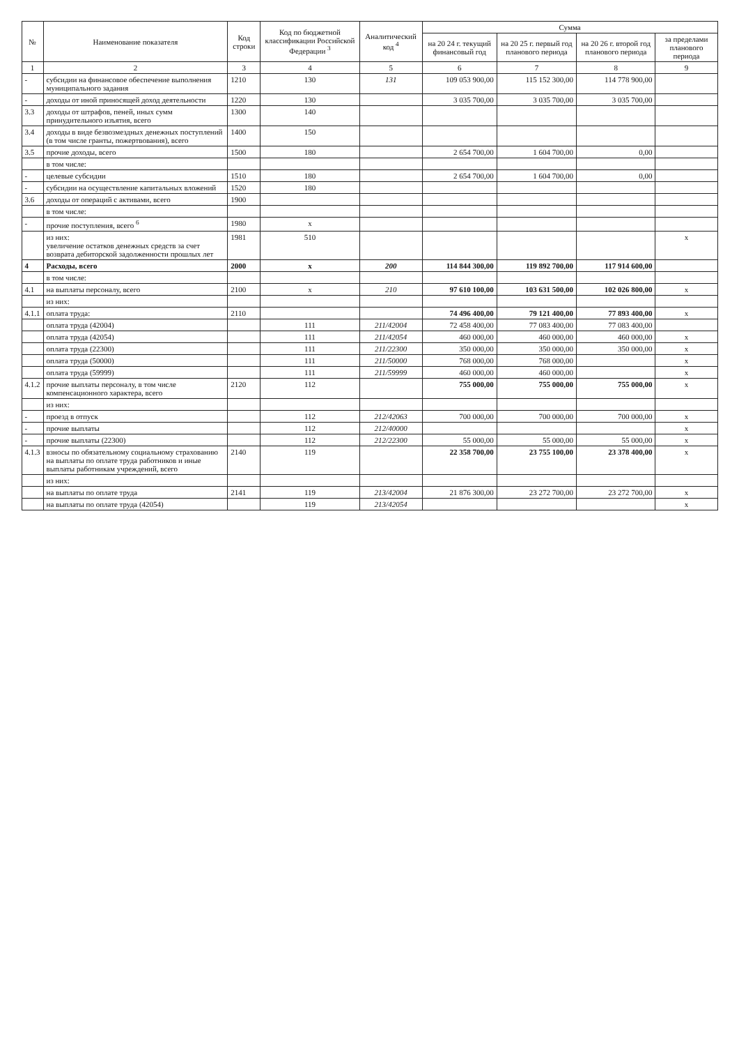| № | Наименование показателя | Код строки | Код по бюджетной классификации Российской Федерации <sup>3</sup> | Аналитический код <sup>4</sup> | Сумма | | | |
| --- | --- | --- | --- | --- | --- | --- | --- | --- |
| | | | | | на 20 24 г. текущий финансовый год | на 20 25 г. первый год планового периода | на 20 26 г. второй год планового периода | за пределами планового периода |
| 1 | 2 | 3 | 4 | 5 | 6 | 7 | 8 | 9 |
| - | субсидии на финансовое обеспечение выполнения муниципального задания | 1210 | 130 | 131 | 109 053 900,00 | 115 152 300,00 | 114 778 900,00 | |
| - | доходы от иной приносящей доход деятельности | 1220 | 130 | | 3 035 700,00 | 3 035 700,00 | 3 035 700,00 | |
| 3.3 | доходы от штрафов, пеней, иных сумм принудительного изъятия, всего | 1300 | 140 | | | | | |
| 3.4 | доходы в виде безвозмездных денежных поступлений (в том числе гранты, пожертвования), всего | 1400 | 150 | | | | | |
| 3.5 | прочие доходы, всего | 1500 | 180 | | 2 654 700,00 | 1 604 700,00 | 0,00 | |
| | в том числе: | | | | | | | |
| - | целевые субсидии | 1510 | 180 | | 2 654 700,00 | 1 604 700,00 | 0,00 | |
| - | субсидии на осуществление капитальных вложений | 1520 | 180 | | | | | |
| 3.6 | доходы от операций с активами, всего | 1900 | | | | | | |
| | в том числе: | | | | | | | |
| - | прочие поступления, всего <sup>6</sup> | 1980 | x | | | | | |
| | из них: увеличение остатков денежных средств за счет возврата дебиторской задолженности прошлых лет | 1981 | 510 | | | | | x |
| 4 | Расходы, всего | 2000 | x | 200 | 114 844 300,00 | 119 892 700,00 | 117 914 600,00 | |
| | в том числе: | | | | | | | |
| 4.1 | на выплаты персоналу, всего | 2100 | x | 210 | 97 610 100,00 | 103 631 500,00 | 102 026 800,00 | x |
| | из них: | | | | | | | |
| 4.1.1 | оплата труда: | 2110 | | | 74 496 400,00 | 79 121 400,00 | 77 893 400,00 | x |
| | оплата труда (42004) | | 111 | 211/42004 | 72 458 400,00 | 77 083 400,00 | 77 083 400,00 | |
| | оплата труда (42054) | | 111 | 211/42054 | 460 000,00 | 460 000,00 | 460 000,00 | x |
| | оплата труда (22300) | | 111 | 211/22300 | 350 000,00 | 350 000,00 | 350 000,00 | x |
| | оплата труда (50000) | | 111 | 211/50000 | 768 000,00 | 768 000,00 | | x |
| | оплата труда (59999) | | 111 | 211/59999 | 460 000,00 | 460 000,00 | | x |
| 4.1.2 | прочие выплаты персоналу, в том числе компенсационного характера, всего | 2120 | 112 | | 755 000,00 | 755 000,00 | 755 000,00 | x |
| | из них: | | | | | | | |
| - | проезд в отпуск | | 112 | 212/42063 | 700 000,00 | 700 000,00 | 700 000,00 | x |
| - | прочие выплаты | | 112 | 212/40000 | | | | x |
| - | прочие выплаты (22300) | | 112 | 212/22300 | 55 000,00 | 55 000,00 | 55 000,00 | x |
| 4.1.3 | взносы по обязательному социальному страхованию на выплаты по оплате труда работников и иные выплаты работникам учреждений, всего | 2140 | 119 | | 22 358 700,00 | 23 755 100,00 | 23 378 400,00 | x |
| | из них: | | | | | | | |
| | на выплаты по оплате труда | 2141 | 119 | 213/42004 | 21 876 300,00 | 23 272 700,00 | 23 272 700,00 | x |
| | на выплаты по оплате труда (42054) | | 119 | 213/42054 | | | | x |